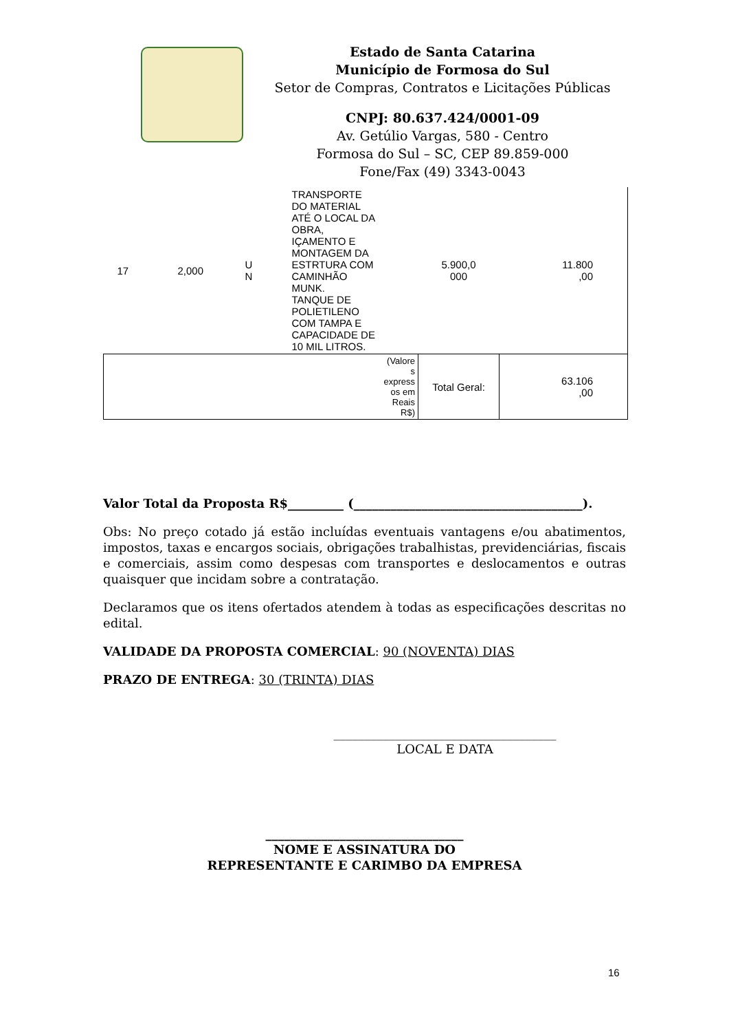Estado de Santa Catarina
Município de Formosa do Sul
Setor de Compras, Contratos e Licitações Públicas
CNPJ: 80.637.424/0001-09
Av. Getúlio Vargas, 580 - Centro
Formosa do Sul – SC, CEP 89.859-000
Fone/Fax (49) 3343-0043
| 17 | 2,000 | U N | TRANSPORTE DO MATERIAL ATÉ O LOCAL DA OBRA, IÇAMENTO E MONTAGEM DA ESTRTURA COM CAMINHÃO MUNK. TANQUE DE POLIETILENO COM TAMPA E CAPACIDADE DE 10 MIL LITROS. | 5.900,0 000 | 11.800 ,00 |
| (Valore s express os em Reais R$) | | | | Total Geral: | 63.106 ,00 |
Valor Total da Proposta R$_________ (_____________________________________).
Obs: No preço cotado já estão incluídas eventuais vantagens e/ou abatimentos, impostos, taxas e encargos sociais, obrigações trabalhistas, previdenciárias, fiscais e comerciais, assim como despesas com transportes e deslocamentos e outras quaisquer que incidam sobre a contratação.
Declaramos que os itens ofertados atendem à todas as especificações descritas no edital.
VALIDADE DA PROPOSTA COMERCIAL: 90 (NOVENTA) DIAS
PRAZO DE ENTREGA: 30 (TRINTA) DIAS
____________________________________
LOCAL E DATA
________________________________
NOME E ASSINATURA DO
REPRESENTANTE E CARIMBO DA EMPRESA
16